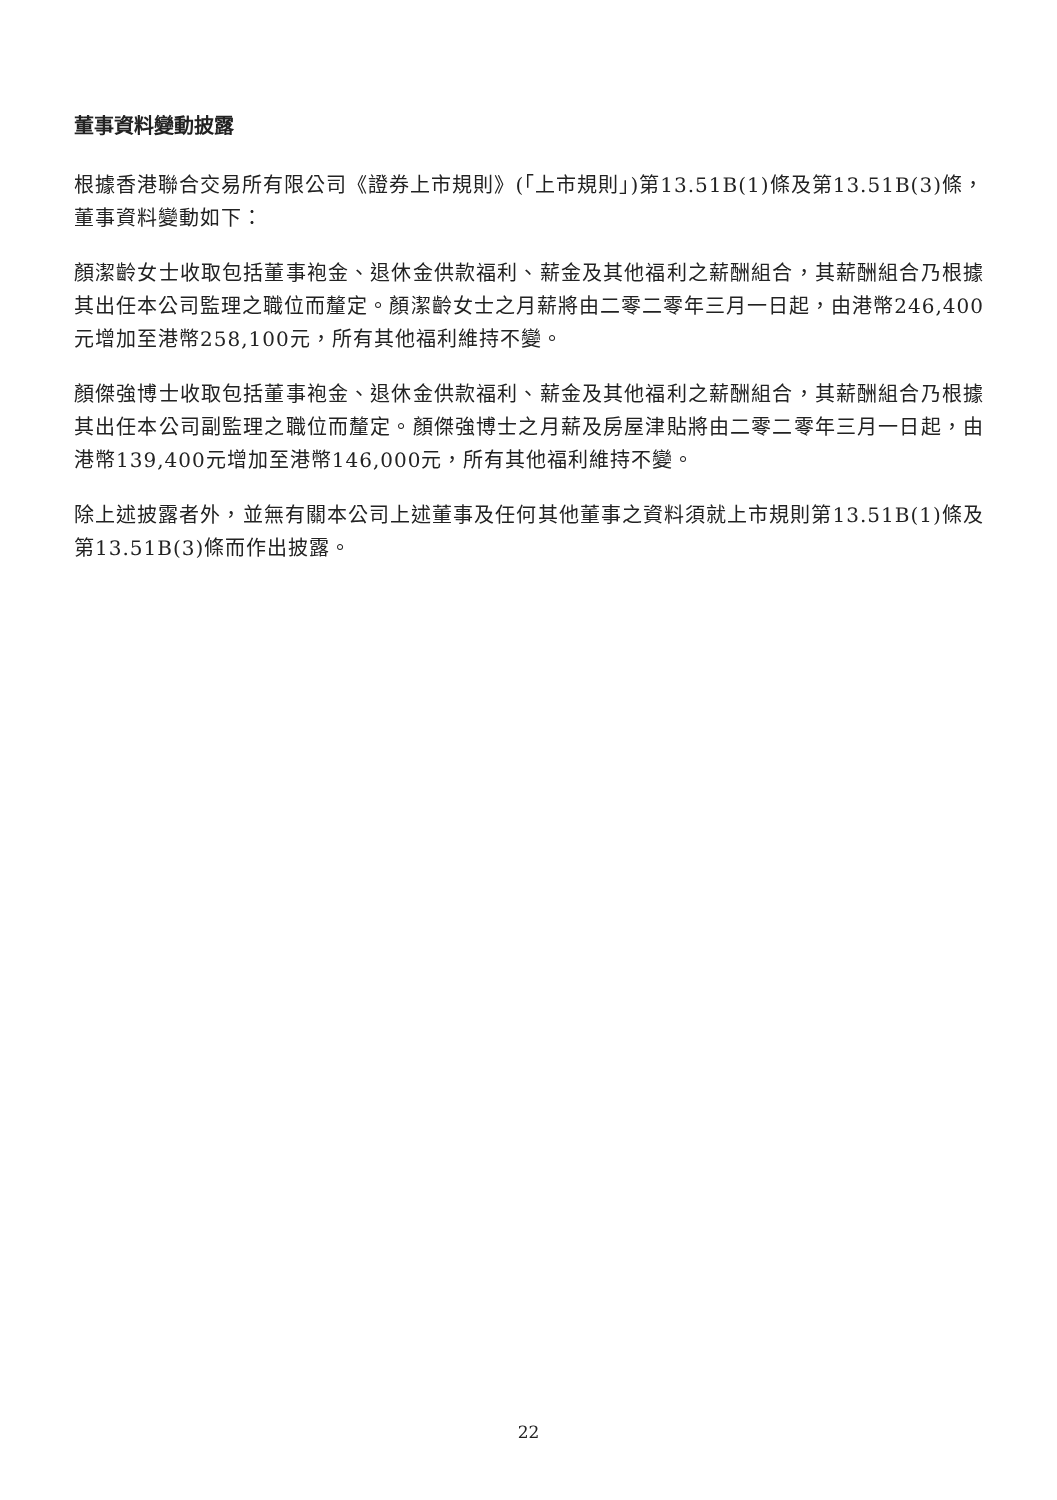董事資料變動披露
根據香港聯合交易所有限公司《證券上市規則》(「上市規則」)第13.51B(1)條及第13.51B(3)條，董事資料變動如下：
顏潔齡女士收取包括董事袍金、退休金供款福利、薪金及其他福利之薪酬組合，其薪酬組合乃根據其出任本公司監理之職位而釐定。顏潔齡女士之月薪將由二零二零年三月一日起，由港幣246,400元增加至港幣258,100元，所有其他福利維持不變。
顏傑強博士收取包括董事袍金、退休金供款福利、薪金及其他福利之薪酬組合，其薪酬組合乃根據其出任本公司副監理之職位而釐定。顏傑強博士之月薪及房屋津貼將由二零二零年三月一日起，由港幣139,400元增加至港幣146,000元，所有其他福利維持不變。
除上述披露者外，並無有關本公司上述董事及任何其他董事之資料須就上市規則第13.51B(1)條及第13.51B(3)條而作出披露。
22